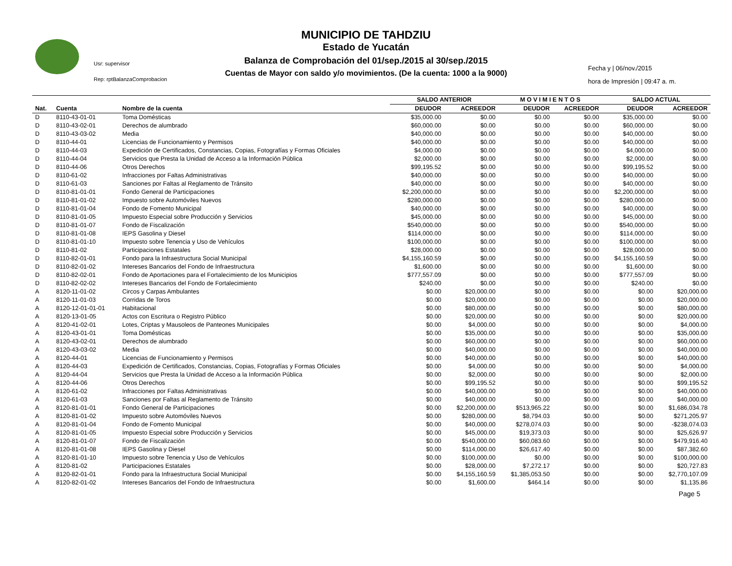Usr: supervisor
Rep: rptBalanzaComprobacion
MUNICIPIO DE TAHDZIU
Estado de Yucatán
Balanza de Comprobación del 01/sep./2015 al 30/sep./2015
Cuentas de Mayor con saldo y/o movimientos. (De la cuenta: 1000 a la 9000)
Fecha y | 06/nov./2015
hora de Impresión | 09:47 a. m.
| | | | SALDO ANTERIOR | | M O V I M I E N T O S | | SALDO ACTUAL | |
| --- | --- | --- | --- | --- | --- | --- | --- | --- |
| Nat. | Cuenta | Nombre de la cuenta | DEUDOR | ACREEDOR | DEUDOR | ACREEDOR | DEUDOR | ACREEDOR |
| D | 8110-43-01-01 | Toma Domésticas | $35,000.00 | $0.00 | $0.00 | $0.00 | $35,000.00 | $0.00 |
| D | 8110-43-02-01 | Derechos de alumbrado | $60,000.00 | $0.00 | $0.00 | $0.00 | $60,000.00 | $0.00 |
| D | 8110-43-03-02 | Media | $40,000.00 | $0.00 | $0.00 | $0.00 | $40,000.00 | $0.00 |
| D | 8110-44-01 | Licencias de Funcionamiento y Permisos | $40,000.00 | $0.00 | $0.00 | $0.00 | $40,000.00 | $0.00 |
| D | 8110-44-03 | Expedición de Certificados, Constancias, Copias, Fotografías y Formas Oficiales | $4,000.00 | $0.00 | $0.00 | $0.00 | $4,000.00 | $0.00 |
| D | 8110-44-04 | Servicios que Presta la Unidad de Acceso a la Información Pública | $2,000.00 | $0.00 | $0.00 | $0.00 | $2,000.00 | $0.00 |
| D | 8110-44-06 | Otros Derechos | $99,195.52 | $0.00 | $0.00 | $0.00 | $99,195.52 | $0.00 |
| D | 8110-61-02 | Infracciones por Faltas Administrativas | $40,000.00 | $0.00 | $0.00 | $0.00 | $40,000.00 | $0.00 |
| D | 8110-61-03 | Sanciones por Faltas al Reglamento de Tránsito | $40,000.00 | $0.00 | $0.00 | $0.00 | $40,000.00 | $0.00 |
| D | 8110-81-01-01 | Fondo General de Participaciones | $2,200,000.00 | $0.00 | $0.00 | $0.00 | $2,200,000.00 | $0.00 |
| D | 8110-81-01-02 | Impuesto sobre Automóviles Nuevos | $280,000.00 | $0.00 | $0.00 | $0.00 | $280,000.00 | $0.00 |
| D | 8110-81-01-04 | Fondo de Fomento Municipal | $40,000.00 | $0.00 | $0.00 | $0.00 | $40,000.00 | $0.00 |
| D | 8110-81-01-05 | Impuesto Especial sobre Producción y Servicios | $45,000.00 | $0.00 | $0.00 | $0.00 | $45,000.00 | $0.00 |
| D | 8110-81-01-07 | Fondo de Fiscalización | $540,000.00 | $0.00 | $0.00 | $0.00 | $540,000.00 | $0.00 |
| D | 8110-81-01-08 | IEPS Gasolina y Diesel | $114,000.00 | $0.00 | $0.00 | $0.00 | $114,000.00 | $0.00 |
| D | 8110-81-01-10 | Impuesto sobre Tenencia y Uso de Vehículos | $100,000.00 | $0.00 | $0.00 | $0.00 | $100,000.00 | $0.00 |
| D | 8110-81-02 | Participaciones Estatales | $28,000.00 | $0.00 | $0.00 | $0.00 | $28,000.00 | $0.00 |
| D | 8110-82-01-01 | Fondo para la Infraestructura Social Municipal | $4,155,160.59 | $0.00 | $0.00 | $0.00 | $4,155,160.59 | $0.00 |
| D | 8110-82-01-02 | Intereses Bancarios del Fondo de Infraestructura | $1,600.00 | $0.00 | $0.00 | $0.00 | $1,600.00 | $0.00 |
| D | 8110-82-02-01 | Fondo de Aportaciones para el Fortalecimiento de los Municipios | $777,557.09 | $0.00 | $0.00 | $0.00 | $777,557.09 | $0.00 |
| D | 8110-82-02-02 | Intereses Bancarios del Fondo de Fortalecimiento | $240.00 | $0.00 | $0.00 | $0.00 | $240.00 | $0.00 |
| A | 8120-11-01-02 | Circos y Carpas Ambulantes | $0.00 | $20,000.00 | $0.00 | $0.00 | $0.00 | $20,000.00 |
| A | 8120-11-01-03 | Corridas de Toros | $0.00 | $20,000.00 | $0.00 | $0.00 | $0.00 | $20,000.00 |
| A | 8120-12-01-01-01 | Habitacional | $0.00 | $80,000.00 | $0.00 | $0.00 | $0.00 | $80,000.00 |
| A | 8120-13-01-05 | Actos con Escritura o Registro Público | $0.00 | $20,000.00 | $0.00 | $0.00 | $0.00 | $20,000.00 |
| A | 8120-41-02-01 | Lotes, Criptas y Mausoleos de Panteones Municipales | $0.00 | $4,000.00 | $0.00 | $0.00 | $0.00 | $4,000.00 |
| A | 8120-43-01-01 | Toma Domésticas | $0.00 | $35,000.00 | $0.00 | $0.00 | $0.00 | $35,000.00 |
| A | 8120-43-02-01 | Derechos de alumbrado | $0.00 | $60,000.00 | $0.00 | $0.00 | $0.00 | $60,000.00 |
| A | 8120-43-03-02 | Media | $0.00 | $40,000.00 | $0.00 | $0.00 | $0.00 | $40,000.00 |
| A | 8120-44-01 | Licencias de Funcionamiento y Permisos | $0.00 | $40,000.00 | $0.00 | $0.00 | $0.00 | $40,000.00 |
| A | 8120-44-03 | Expedición de Certificados, Constancias, Copias, Fotografías y Formas Oficiales | $0.00 | $4,000.00 | $0.00 | $0.00 | $0.00 | $4,000.00 |
| A | 8120-44-04 | Servicios que Presta la Unidad de Acceso a la Información Pública | $0.00 | $2,000.00 | $0.00 | $0.00 | $0.00 | $2,000.00 |
| A | 8120-44-06 | Otros Derechos | $0.00 | $99,195.52 | $0.00 | $0.00 | $0.00 | $99,195.52 |
| A | 8120-61-02 | Infracciones por Faltas Administrativas | $0.00 | $40,000.00 | $0.00 | $0.00 | $0.00 | $40,000.00 |
| A | 8120-61-03 | Sanciones por Faltas al Reglamento de Tránsito | $0.00 | $40,000.00 | $0.00 | $0.00 | $0.00 | $40,000.00 |
| A | 8120-81-01-01 | Fondo General de Participaciones | $0.00 | $2,200,000.00 | $513,965.22 | $0.00 | $0.00 | $1,686,034.78 |
| A | 8120-81-01-02 | Impuesto sobre Automóviles Nuevos | $0.00 | $280,000.00 | $8,794.03 | $0.00 | $0.00 | $271,205.97 |
| A | 8120-81-01-04 | Fondo de Fomento Municipal | $0.00 | $40,000.00 | $278,074.03 | $0.00 | $0.00 | -$238,074.03 |
| A | 8120-81-01-05 | Impuesto Especial sobre Producción y Servicios | $0.00 | $45,000.00 | $19,373.03 | $0.00 | $0.00 | $25,626.97 |
| A | 8120-81-01-07 | Fondo de Fiscalización | $0.00 | $540,000.00 | $60,083.60 | $0.00 | $0.00 | $479,916.40 |
| A | 8120-81-01-08 | IEPS Gasolina y Diesel | $0.00 | $114,000.00 | $26,617.40 | $0.00 | $0.00 | $87,382.60 |
| A | 8120-81-01-10 | Impuesto sobre Tenencia y Uso de Vehículos | $0.00 | $100,000.00 | $0.00 | $0.00 | $0.00 | $100,000.00 |
| A | 8120-81-02 | Participaciones Estatales | $0.00 | $28,000.00 | $7,272.17 | $0.00 | $0.00 | $20,727.83 |
| A | 8120-82-01-01 | Fondo para la Infraestructura Social Municipal | $0.00 | $4,155,160.59 | $1,385,053.50 | $0.00 | $0.00 | $2,770,107.09 |
| A | 8120-82-01-02 | Intereses Bancarios del Fondo de Infraestructura | $0.00 | $1,600.00 | $464.14 | $0.00 | $0.00 | $1,135.86 |
Page 5